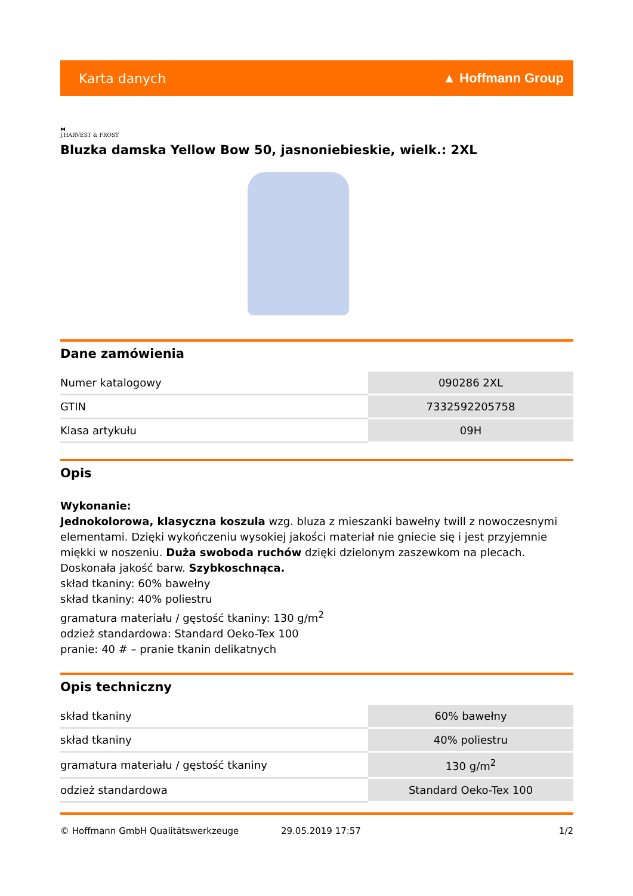Karta danych ▲ Hoffmann Group
⧓
J.HARVEST & FROST
Bluzka damska Yellow Bow 50, jasnoniebieskie, wielk.: 2XL
Dane zamówienia
| Numer katalogowy | 090286 2XL |
| GTIN | 7332592205758 |
| Klasa artykułu | 09H |
Opis
Wykonanie:
Jednokolorowa, klasyczna koszula wzg. bluza z mieszanki bawełny twill z nowoczesnymi elementami. Dzięki wykończeniu wysokiej jakości materiał nie gniecie się i jest przyjemnie miękki w noszeniu. Duża swoboda ruchów dzięki dzielonym zaszewkom na plecach. Doskonała jakość barw. Szybkoschnąca.
skład tkaniny: 60% bawełny
skład tkaniny: 40% poliestru
gramatura materiału / gęstość tkaniny: 130 g/m<sup>2</sup>
odzież standardowa: Standard Oeko-Tex 100
pranie: 40 # – pranie tkanin delikatnych
Opis techniczny
| skład tkaniny | 60% bawełny |
| skład tkaniny | 40% poliestru |
| gramatura materiału / gęstość tkaniny | 130 g/m<sup>2</sup> |
| odzież standardowa | Standard Oeko-Tex 100 |
© Hoffmann GmbH Qualitätswerkzeuge 29.05.2019 17:57 1/2